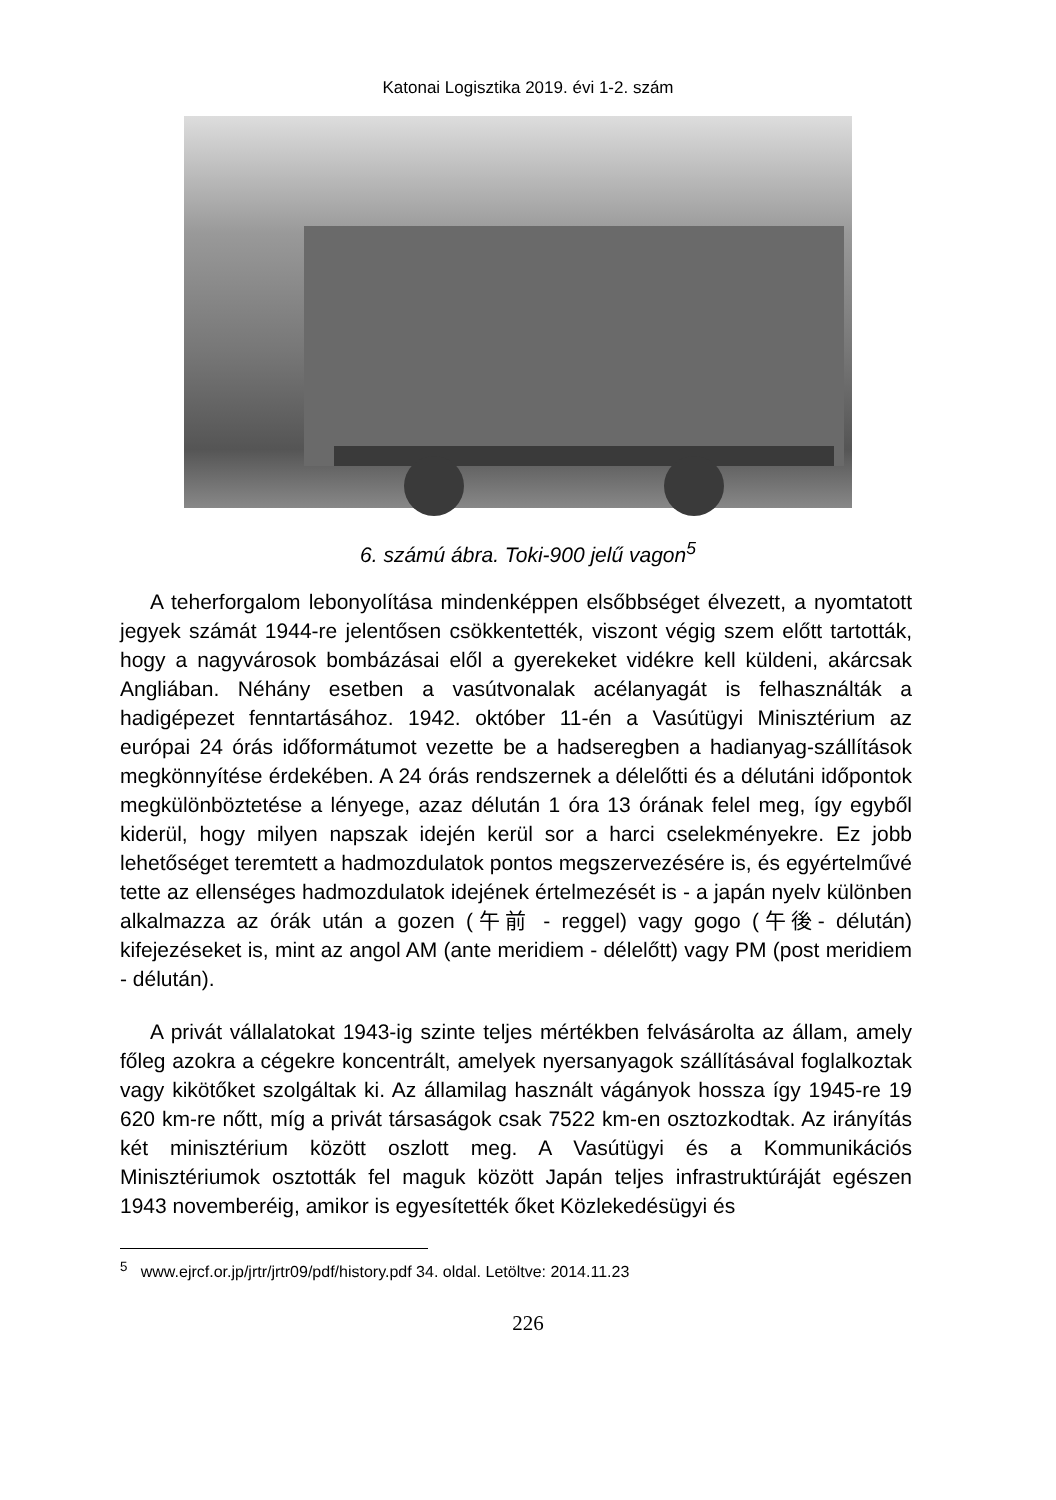Katonai Logisztika 2019. évi 1-2. szám
6. számú ábra. Toki-900 jelű vagon<sup>5</sup>
A teherforgalom lebonyolítása mindenképpen elsőbbséget élvezett, a nyomtatott jegyek számát 1944-re jelentősen csökkentették, viszont végig szem előtt tartották, hogy a nagyvárosok bombázásai elől a gyerekeket vidékre kell küldeni, akárcsak Angliában. Néhány esetben a vasútvonalak acélanyagát is felhasználták a hadigépezet fenntartásához. 1942. október 11-én a Vasútügyi Minisztérium az európai 24 órás időformátumot vezette be a hadseregben a hadianyag-szállítások megkönnyítése érdekében. A 24 órás rendszernek a délelőtti és a délutáni időpontok megkülönböztetése a lényege, azaz délután 1 óra 13 órának felel meg, így egyből kiderül, hogy milyen napszak idején kerül sor a harci cselekményekre. Ez jobb lehetőséget teremtett a hadmozdulatok pontos megszervezésére is, és egyértelművé tette az ellenséges hadmozdulatok idejének értelmezését is - a japán nyelv különben alkalmazza az órák után a gozen (午前 - reggel) vagy gogo (午後- délután) kifejezéseket is, mint az angol AM (ante meridiem - délelőtt) vagy PM (post meridiem - délután).
A privát vállalatokat 1943-ig szinte teljes mértékben felvásárolta az állam, amely főleg azokra a cégekre koncentrált, amelyek nyersanyagok szállításával foglalkoztak vagy kikötőket szolgáltak ki. Az államilag használt vágányok hossza így 1945-re 19 620 km-re nőtt, míg a privát társaságok csak 7522 km-en osztozkodtak. Az irányítás két minisztérium között oszlott meg. A Vasútügyi és a Kommunikációs Minisztériumok osztották fel maguk között Japán teljes infrastruktúráját egészen 1943 novemberéig, amikor is egyesítették őket Közlekedésügyi és
<sup>5</sup> www.ejrcf.or.jp/jrtr/jrtr09/pdf/history.pdf 34. oldal. Letöltve: 2014.11.23
226